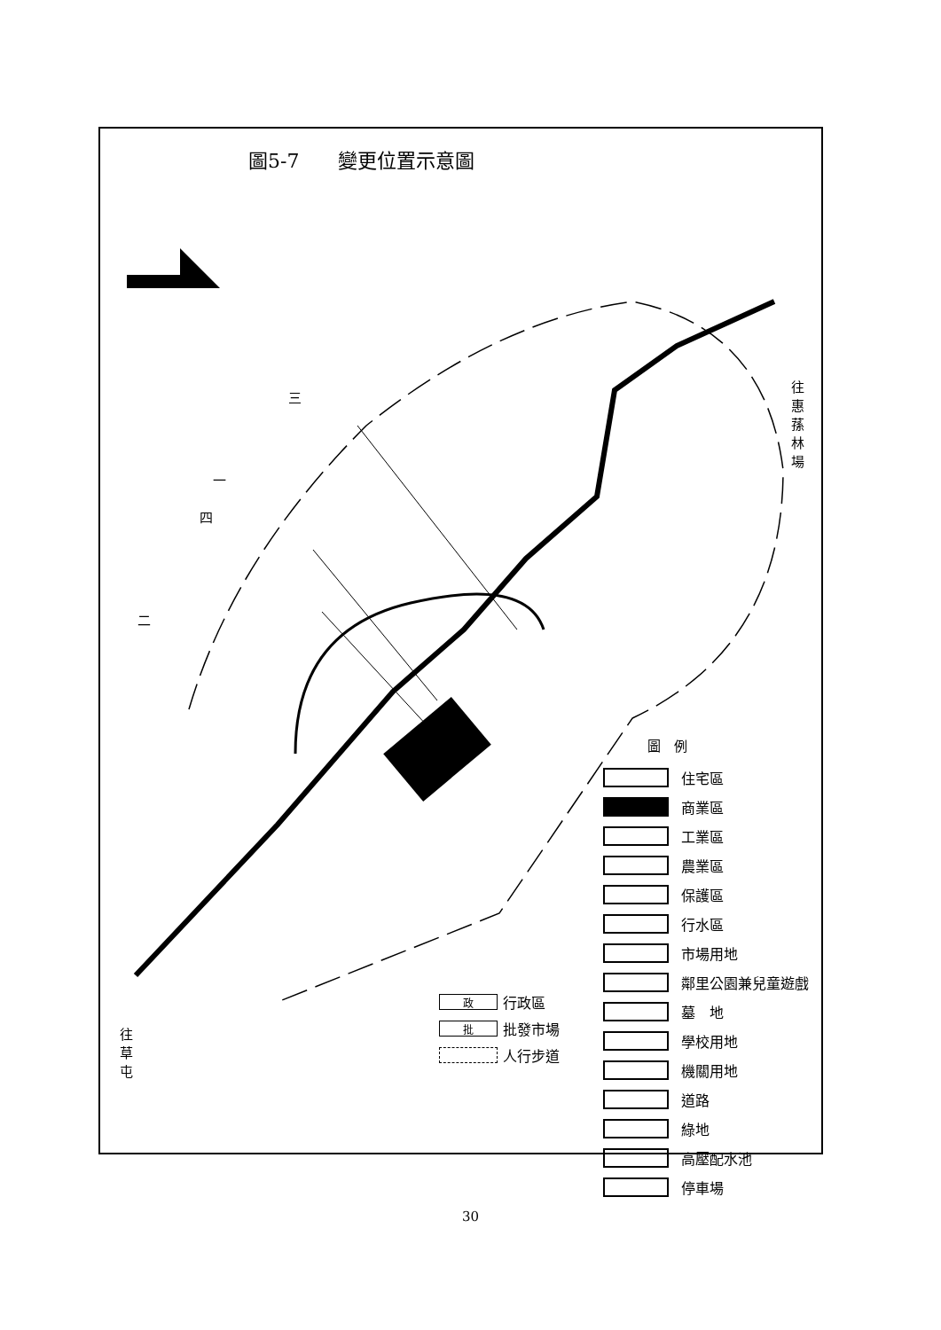圖5-7　　變更位置示意圖
三
一
四
二
往惠蓀林場
往草屯
圖　例
住宅區
商業區
工業區
農業區
保護區
行水區
市場用地
鄰里公園兼兒童遊戲
墓　地
學校用地
機關用地
道路
綠地
高壓配水池
停車場
政行政區
批批發市場
人行步道
30